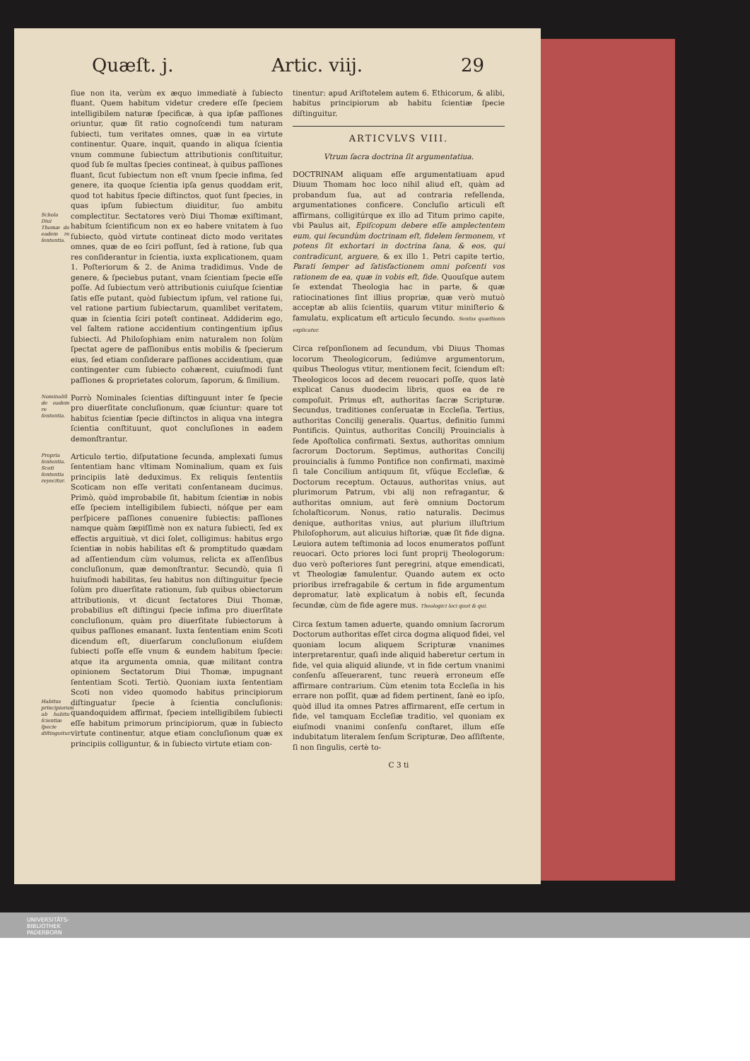Quæſt. j. Artic. viij. 29
ſiue non ita, verùm ex æquo immediatè à ſubiecto fluant. Quem habitum videtur credere eſſe ſpeciem intelligibilem naturæ ſpecificæ, à qua ipſæ paſſiones oriuntur, quæ ſit ratio cognoſcendi tum naturam ſubiecti, tum veritates omnes, quæ in ea virtute continentur. Quare, inquit, quando in aliqua ſcientia vnum commune ſubiectum attributionis conſtituitur, quod ſub ſe multas ſpecies contineat, à quibus paſſiones fluant, ſicut ſubiectum non eſt vnum ſpecie infima, ſed genere, ita quoque ſcientia ipſa genus quoddam erit, quod tot habitus ſpecie diſtinctos, quot ſunt ſpecies, in quas ipſum ſubiectum diuiditur, ſuo ambitu complectitur. Schola Diui Thomæ de eadem re ſententia. Sectatores verò Diui Thomæ exiſtimant, habitum ſcientificum non ex eo habere vnitatem à ſuo ſubiecto, quòd virtute contineat dicto modo veritates omnes, quæ de eo ſciri poſſunt, ſed à ratione, ſub qua res conſiderantur in ſcientia, iuxta explicationem, quam 1. Poſteriorum & 2. de Anima tradidimus. Vnde de genere, & ſpeciebus putant, vnam ſcientiam ſpecie eſſe poſſe. Ad ſubiectum verò attributionis cuiuſque ſcientiæ ſatis eſſe putant, quòd ſubiectum ipſum, vel ratione ſui, vel ratione partium ſubiectarum, quamlibet veritatem, quæ in ſcientia ſciri poteſt contineat. Addiderim ego, vel ſaltem ratione accidentium contingentium ipſius ſubiecti. Ad Philoſophiam enim naturalem non ſolùm ſpectat agere de paſſionibus entis mobilis & ſpecierum eius, ſed etiam conſiderare paſſiones accidentium, quæ contingenter cum ſubiecto cohærent, cuiuſmodi ſunt paſſiones & proprietates colorum, ſaporum, & ſimilium.
Nominaliũ de eadem re ſententia. Porrò Nominales ſcientias diſtinguunt inter ſe ſpecie pro diuerſitate concluſionum, quæ ſciuntur: quare tot habitus ſcientiæ ſpecie diſtinctos in aliqua vna integra ſcientia conſtituunt, quot concluſiones in eadem demonſtrantur.
Propria ſententia. Scoti ſententia reyecitur. Articulo tertio, diſputatione ſecunda, amplexati ſumus ſententiam hanc vltimam Nominalium, quam ex ſuis principiis latè deduximus. Ex reliquis ſententiis Scoticam non eſſe veritati conſentaneam ducimus. Primò, quòd improbabile ſit, habitum ſcientiæ in nobis eſſe ſpeciem intelligibilem ſubiecti, nóſque per eam perſpicere paſſiones conuenire ſubiectis: paſſiones namque quàm ſæpiſſimè non ex natura ſubiecti, ſed ex effectis arguitiuè, vt dici ſolet, colligimus: habitus ergo ſcientiæ in nobis habilitas eſt & promptitudo quædam ad aſſentiendum cùm volumus, relicta ex aſſenſibus concluſionum, quæ demonſtrantur. Secundò, quia ſi huiuſmodi habilitas, ſeu habitus non diſtinguitur ſpecie ſolùm pro diuerſitate rationum, ſub quibus obiectorum attributionis, vt dicunt ſectatores Diui Thomæ, probabilius eſt diſtingui ſpecie infima pro diuerſitate concluſionum, quàm pro diuerſitate ſubiectorum à quibus paſſiones emanant. Iuxta ſententiam enim Scoti dicendum eſt, diuerſarum concluſionum eiuſdem ſubiecti poſſe eſſe vnum & eundem habitum ſpecie: atque ita argumenta omnia, quæ militant contra opinionem Sectatorum Diui Thomæ, impugnant ſententiam Scoti. Tertiò. Quoniam iuxta ſententiam Scoti non video quomodo habitus principiorum diſtinguatur ſpecie à ſcientia concluſionis: Habitus principiorum ab habitu ſcientiæ ſpecie diſtinguitur. quandoquidem affirmat, ſpeciem intelligibilem ſubiecti eſſe habitum primorum principiorum, quæ in ſubiecto virtute continentur, atque etiam concluſionum quæ ex principiis colliguntur, & in ſubiecto virtute etiam con-
tinentur: apud Ariſtotelem autem 6. Ethicorum, & alibi, habitus principiorum ab habitu ſcientiæ ſpecie diſtinguitur.
ARTICVLVS VIII.
Vtrum ſacra doctrina ſit argumentatiua.
DOCTRINAM aliquam eſſe argumentatiuam apud Diuum Thomam hoc loco nihil aliud eſt, quàm ad probandum ſua, aut ad contraria refellenda, argumentationes conficere. Concluſio articuli eſt affirmans, colligitúrque ex illo ad Titum primo capite, vbi Paulus ait, Epiſcopum debere eſſe amplectentem eum, qui ſecundùm doctrinam eſt, fidelem ſermonem, vt potens ſit exhortari in doctrina ſana, & eos, qui contradicunt, arguere, & ex illo 1. Petri capite tertio, Parati ſemper ad ſatisfactionem omni poſcenti vos rationem de ea, quæ in vobis eſt, fide. Quouſque autem ſe extendat Theologia hac in parte, & quæ ratiocinationes ſint illius propriæ, quæ verò mutuò acceptæ ab aliis ſcientiis, quarum vtitur miniſterio & famulatu, explicatum eſt articulo ſecundo. Senſus quæſtionis explicatur.
Circa reſponſionem ad ſecundum, vbi Diuus Thomas locorum Theologicorum, ſediúmve argumentorum, quibus Theologus vtitur, mentionem fecit, ſciendum eſt: Theologicos locos ad decem reuocari poſſe, quos latè explicat Canus duodecim libris, quos ea de re compoſuit. Primus eſt, authoritas ſacræ Scripturæ. Secundus, traditiones conſeruatæ in Eccleſia. Tertius, authoritas Concilij generalis. Quartus, definitio ſummi Pontificis. Quintus, authoritas Concilij Prouincialis à ſede Apoſtolica confirmati. Sextus, authoritas omnium ſacrorum Doctorum. Septimus, authoritas Concilij prouincialis à ſummo Pontifice non confirmati, maximè ſi tale Concilium antiquum ſit, vſúque Eccleſiæ, & Doctorum receptum. Octauus, authoritas vnius, aut plurimorum Patrum, vbi alij non refragantur, & authoritas omnium, aut ferè omnium Doctorum ſcholaſticorum. Nonus, ratio naturalis. Decimus denique, authoritas vnius, aut plurium illuſtrium Philoſophorum, aut alicuius hiſtoriæ, quæ ſit fide digna. Leuiora autem teſtimonia ad locos enumeratos poſſunt reuocari. Octo priores loci ſunt proprij Theologorum: duo verò poſteriores ſunt peregrini, atque emendicati, vt Theologiæ famulentur. Quando autem ex octo prioribus irrefragabile & certum in fide argumentum depromatur, latè explicatum à nobis eſt, ſecunda ſecundæ, cùm de fide agere mus. Theologici loci quot & qui.
Circa ſextum tamen aduerte, quando omnium ſacrorum Doctorum authoritas eſſet circa dogma aliquod fidei, vel quoniam locum aliquem Scripturæ vnanimes interpretarentur, quaſi inde aliquid haberetur certum in fide, vel quia aliquid aliunde, vt in fide certum vnanimi conſenſu aſſeuerarent, tunc reuerà erroneum eſſe affirmare contrarium. Cùm etenim tota Eccleſia in his errare non poſſit, quæ ad fidem pertinent, ſanè eo ipſo, quòd illud ita omnes Patres affirmarent, eſſe certum in fide, vel tamquam Eccleſiæ traditio, vel quoniam ex eiuſmodi vnanimi conſenſu conſtaret, illum eſſe indubitatum literalem ſenſum Scripturæ, Deo aſſiſtente, ſi non ſingulis, certè to-
C 3 ti
UNIVERSITÄTS-
BIBLIOTHEK
PADERBORN